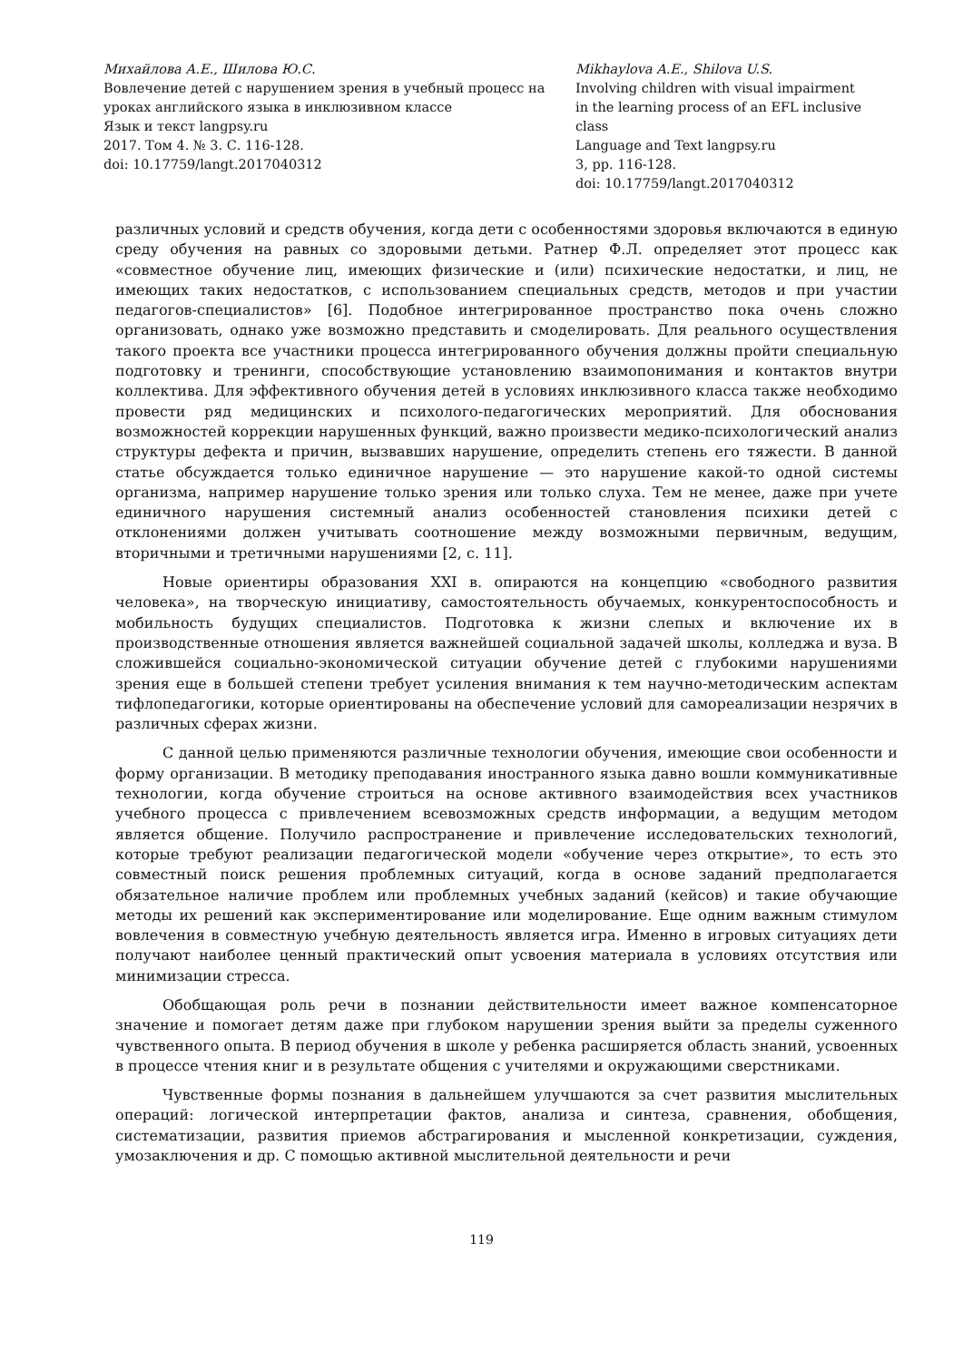Михайлова А.Е., Шилова Ю.С.
Вовлечение детей с нарушением зрения в учебный процесс на уроках английского языка в инклюзивном классе
Язык и текст langpsy.ru
2017. Том 4. № 3. С. 116-128.
doi: 10.17759/langt.2017040312
Mikhaylova A.E., Shilova U.S.
Involving children with visual impairment in the learning process of an EFL inclusive class
Language and Text langpsy.ru
3, pp. 116-128.
doi: 10.17759/langt.2017040312
различных условий и средств обучения, когда дети с особенностями здоровья включаются в единую среду обучения на равных со здоровыми детьми. Ратнер Ф.Л. определяет этот процесс как «совместное обучение лиц, имеющих физические и (или) психические недостатки, и лиц, не имеющих таких недостатков, с использованием специальных средств, методов и при участии педагогов-специалистов» [6]. Подобное интегрированное пространство пока очень сложно организовать, однако уже возможно представить и смоделировать. Для реального осуществления такого проекта все участники процесса интегрированного обучения должны пройти специальную подготовку и тренинги, способствующие установлению взаимопонимания и контактов внутри коллектива. Для эффективного обучения детей в условиях инклюзивного класса также необходимо провести ряд медицинских и психолого-педагогических мероприятий. Для обоснования возможностей коррекции нарушенных функций, важно произвести медико-психологический анализ структуры дефекта и причин, вызвавших нарушение, определить степень его тяжести. В данной статье обсуждается только единичное нарушение — это нарушение какой-то одной системы организма, например нарушение только зрения или только слуха. Тем не менее, даже при учете единичного нарушения системный анализ особенностей становления психики детей с отклонениями должен учитывать соотношение между возможными первичным, ведущим, вторичными и третичными нарушениями [2, с. 11].
Новые ориентиры образования XXI в. опираются на концепцию «свободного развития человека», на творческую инициативу, самостоятельность обучаемых, конкурентоспособность и мобильность будущих специалистов. Подготовка к жизни слепых и включение их в производственные отношения является важнейшей социальной задачей школы, колледжа и вуза. В сложившейся социально-экономической ситуации обучение детей с глубокими нарушениями зрения еще в большей степени требует усиления внимания к тем научно-методическим аспектам тифлопедагогики, которые ориентированы на обеспечение условий для самореализации незрячих в различных сферах жизни.
С данной целью применяются различные технологии обучения, имеющие свои особенности и форму организации. В методику преподавания иностранного языка давно вошли коммуникативные технологии, когда обучение строиться на основе активного взаимодействия всех участников учебного процесса с привлечением всевозможных средств информации, а ведущим методом является общение. Получило распространение и привлечение исследовательских технологий, которые требуют реализации педагогической модели «обучение через открытие», то есть это совместный поиск решения проблемных ситуаций, когда в основе заданий предполагается обязательное наличие проблем или проблемных учебных заданий (кейсов) и такие обучающие методы их решений как экспериментирование или моделирование. Еще одним важным стимулом вовлечения в совместную учебную деятельность является игра. Именно в игровых ситуациях дети получают наиболее ценный практический опыт усвоения материала в условиях отсутствия или минимизации стресса.
Обобщающая роль речи в познании действительности имеет важное компенсаторное значение и помогает детям даже при глубоком нарушении зрения выйти за пределы суженного чувственного опыта. В период обучения в школе у ребенка расширяется область знаний, усвоенных в процессе чтения книг и в результате общения с учителями и окружающими сверстниками.
Чувственные формы познания в дальнейшем улучшаются за счет развития мыслительных операций: логической интерпретации фактов, анализа и синтеза, сравнения, обобщения, систематизации, развития приемов абстрагирования и мысленной конкретизации, суждения, умозаключения и др. С помощью активной мыслительной деятельности и речи
119